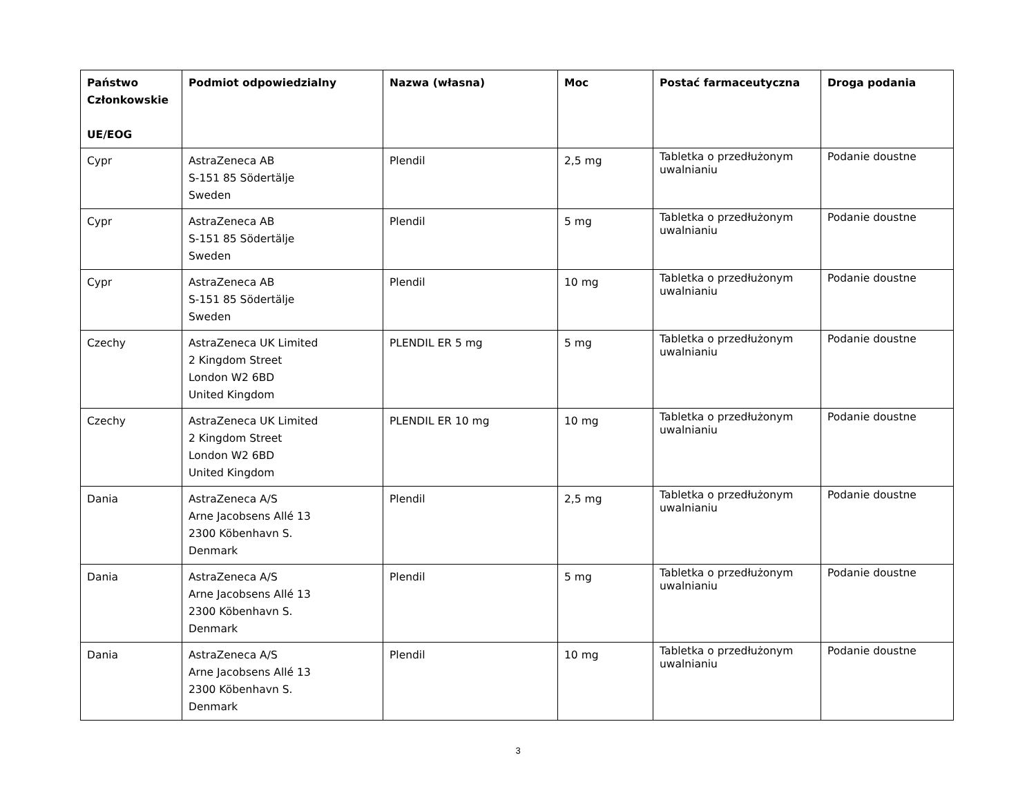| Państwo Członkowskie UE/EOG | Podmiot odpowiedzialny | Nazwa (własna) | Moc | Postać farmaceutyczna | Droga podania |
| --- | --- | --- | --- | --- | --- |
| Cypr | AstraZeneca AB S-151 85 Södertälje Sweden | Plendil | 2,5 mg | Tabletka o przedłużonym uwalnianiu | Podanie doustne |
| Cypr | AstraZeneca AB S-151 85 Södertälje Sweden | Plendil | 5 mg | Tabletka o przedłużonym uwalnianiu | Podanie doustne |
| Cypr | AstraZeneca AB S-151 85 Södertälje Sweden | Plendil | 10 mg | Tabletka o przedłużonym uwalnianiu | Podanie doustne |
| Czechy | AstraZeneca UK Limited 2 Kingdom Street London W2 6BD United Kingdom | PLENDIL ER 5 mg | 5 mg | Tabletka o przedłużonym uwalnianiu | Podanie doustne |
| Czechy | AstraZeneca UK Limited 2 Kingdom Street London W2 6BD United Kingdom | PLENDIL ER 10 mg | 10 mg | Tabletka o przedłużonym uwalnianiu | Podanie doustne |
| Dania | AstraZeneca A/S Arne Jacobsens Allé 13 2300 Köbenhavn S. Denmark | Plendil | 2,5 mg | Tabletka o przedłużonym uwalnianiu | Podanie doustne |
| Dania | AstraZeneca A/S Arne Jacobsens Allé 13 2300 Köbenhavn S. Denmark | Plendil | 5 mg | Tabletka o przedłużonym uwalnianiu | Podanie doustne |
| Dania | AstraZeneca A/S Arne Jacobsens Allé 13 2300 Köbenhavn S. Denmark | Plendil | 10 mg | Tabletka o przedłużonym uwalnianiu | Podanie doustne |
3